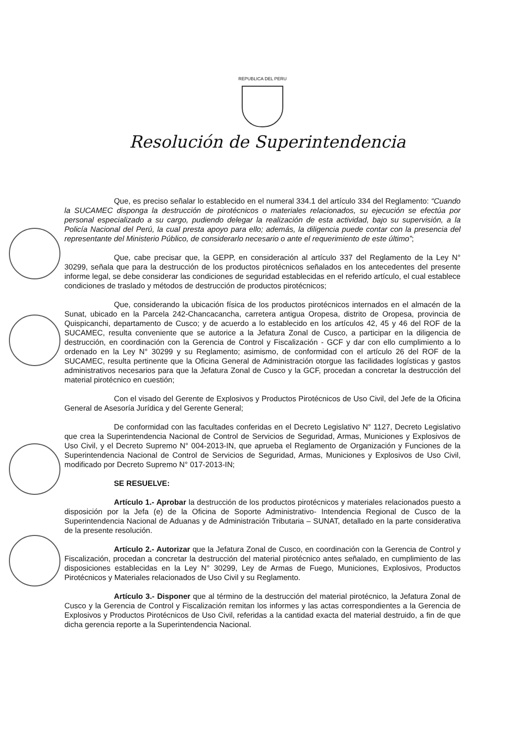REPUBLICA DEL PERU
Resolución de Superintendencia
Que, es preciso señalar lo establecido en el numeral 334.1 del artículo 334 del Reglamento: “Cuando la SUCAMEC disponga la destrucción de pirotécnicos o materiales relacionados, su ejecución se efectúa por personal especializado a su cargo, pudiendo delegar la realización de esta actividad, bajo su supervisión, a la Policía Nacional del Perú, la cual presta apoyo para ello; además, la diligencia puede contar con la presencia del representante del Ministerio Público, de considerarlo necesario o ante el requerimiento de este último”;
Que, cabe precisar que, la GEPP, en consideración al artículo 337 del Reglamento de la Ley N° 30299, señala que para la destrucción de los productos pirotécnicos señalados en los antecedentes del presente informe legal, se debe considerar las condiciones de seguridad establecidas en el referido artículo, el cual establece condiciones de traslado y métodos de destrucción de productos pirotécnicos;
Que, considerando la ubicación física de los productos pirotécnicos internados en el almacén de la Sunat, ubicado en la Parcela 242-Chancacancha, carretera antigua Oropesa, distrito de Oropesa, provincia de Quispicanchi, departamento de Cusco; y de acuerdo a lo establecido en los artículos 42, 45 y 46 del ROF de la SUCAMEC, resulta conveniente que se autorice a la Jefatura Zonal de Cusco, a participar en la diligencia de destrucción, en coordinación con la Gerencia de Control y Fiscalización - GCF y dar con ello cumplimiento a lo ordenado en la Ley N° 30299 y su Reglamento; asimismo, de conformidad con el artículo 26 del ROF de la SUCAMEC, resulta pertinente que la Oficina General de Administración otorgue las facilidades logísticas y gastos administrativos necesarios para que la Jefatura Zonal de Cusco y la GCF, procedan a concretar la destrucción del material pirotécnico en cuestión;
Con el visado del Gerente de Explosivos y Productos Pirotécnicos de Uso Civil, del Jefe de la Oficina General de Asesoría Jurídica y del Gerente General;
De conformidad con las facultades conferidas en el Decreto Legislativo N° 1127, Decreto Legislativo que crea la Superintendencia Nacional de Control de Servicios de Seguridad, Armas, Municiones y Explosivos de Uso Civil, y el Decreto Supremo N° 004-2013-IN, que aprueba el Reglamento de Organización y Funciones de la Superintendencia Nacional de Control de Servicios de Seguridad, Armas, Municiones y Explosivos de Uso Civil, modificado por Decreto Supremo N° 017-2013-IN;
SE RESUELVE:
Artículo 1.- Aprobar la destrucción de los productos pirotécnicos y materiales relacionados puesto a disposición por la Jefa (e) de la Oficina de Soporte Administrativo- Intendencia Regional de Cusco de la Superintendencia Nacional de Aduanas y de Administración Tributaria – SUNAT, detallado en la parte considerativa de la presente resolución.
Artículo 2.- Autorizar que la Jefatura Zonal de Cusco, en coordinación con la Gerencia de Control y Fiscalización, procedan a concretar la destrucción del material pirotécnico antes señalado, en cumplimiento de las disposiciones establecidas en la Ley N° 30299, Ley de Armas de Fuego, Municiones, Explosivos, Productos Pirotécnicos y Materiales relacionados de Uso Civil y su Reglamento.
Artículo 3.- Disponer que al término de la destrucción del material pirotécnico, la Jefatura Zonal de Cusco y la Gerencia de Control y Fiscalización remitan los informes y las actas correspondientes a la Gerencia de Explosivos y Productos Pirotécnicos de Uso Civil, referidas a la cantidad exacta del material destruido, a fin de que dicha gerencia reporte a la Superintendencia Nacional.